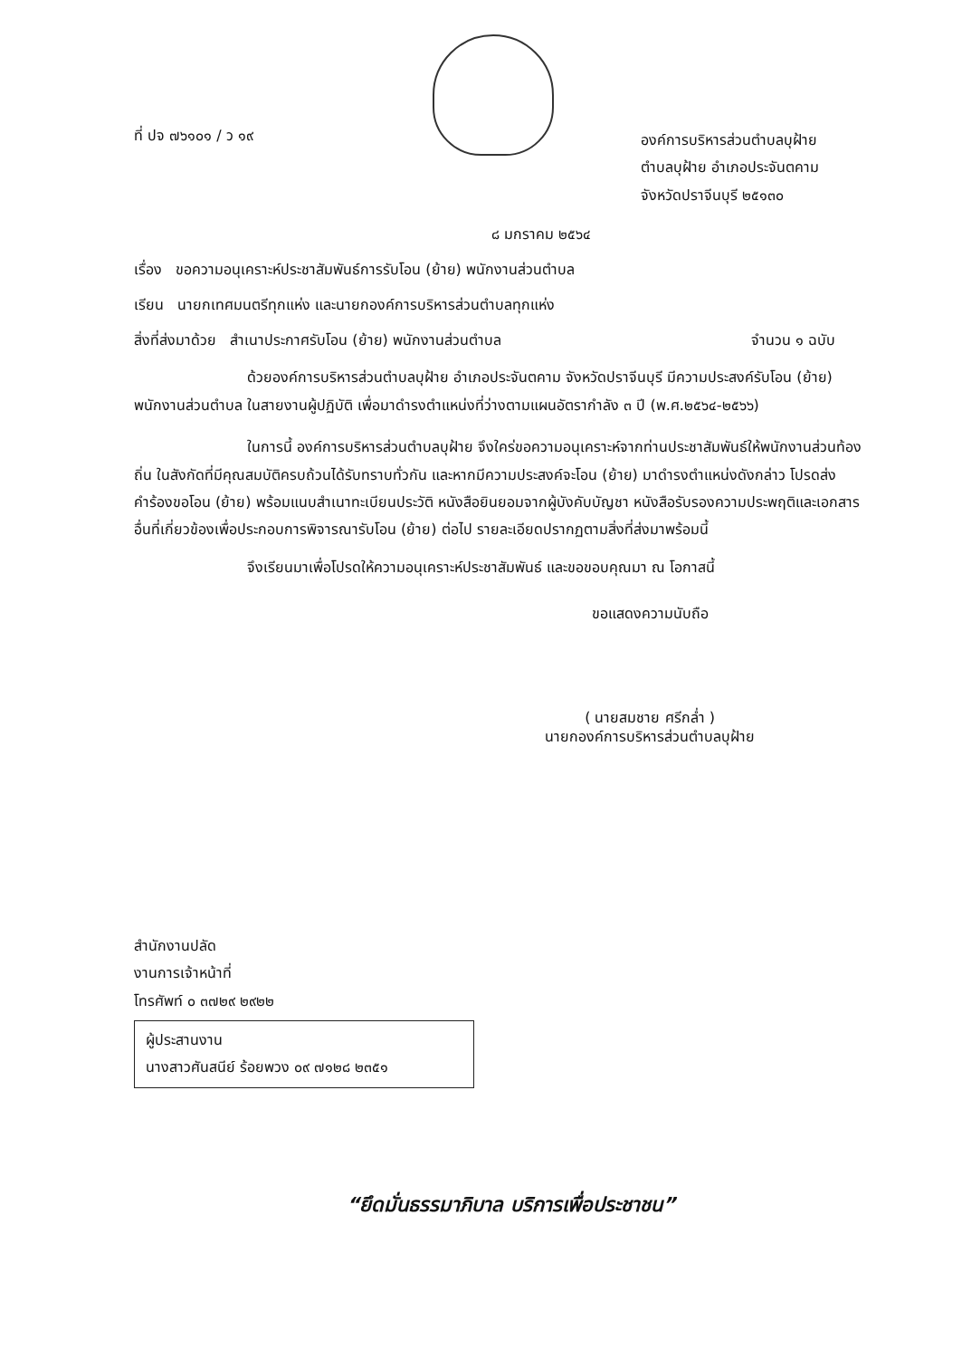ที่ ปจ ๗๖๑๐๑ / ว ๑๙
องค์การบริหารส่วนตำบลบุฝ้าย
ตำบลบุฝ้าย อำเภอประจันตคาม
จังหวัดปราจีนบุรี ๒๕๑๓๐
๘ มกราคม ๒๕๖๔
เรื่อง ขอความอนุเคราะห์ประชาสัมพันธ์การรับโอน (ย้าย) พนักงานส่วนตำบล
เรียน นายกเทศมนตรีทุกแห่ง และนายกองค์การบริหารส่วนตำบลทุกแห่ง
สิ่งที่ส่งมาด้วย สำเนาประกาศรับโอน (ย้าย) พนักงานส่วนตำบล จำนวน ๑ ฉบับ
ด้วยองค์การบริหารส่วนตำบลบุฝ้าย อำเภอประจันตคาม จังหวัดปราจีนบุรี มีความประสงค์รับโอน (ย้าย) พนักงานส่วนตำบล ในสายงานผู้ปฏิบัติ เพื่อมาดำรงตำแหน่งที่ว่างตามแผนอัตรากำลัง ๓ ปี (พ.ศ.๒๕๖๔-๒๕๖๖)
ในการนี้ องค์การบริหารส่วนตำบลบุฝ้าย จึงใคร่ขอความอนุเคราะห์จากท่านประชาสัมพันธ์ให้พนักงานส่วนท้องถิ่น ในสังกัดที่มีคุณสมบัติครบถ้วนได้รับทราบทั่วกัน และหากมีความประสงค์จะโอน (ย้าย) มาดำรงตำแหน่งดังกล่าว โปรดส่งคำร้องขอโอน (ย้าย) พร้อมแนบสำเนาทะเบียนประวัติ หนังสือยินยอมจากผู้บังคับบัญชา หนังสือรับรองความประพฤติและเอกสารอื่นที่เกี่ยวข้องเพื่อประกอบการพิจารณารับโอน (ย้าย) ต่อไป รายละเอียดปรากฏตามสิ่งที่ส่งมาพร้อมนี้
จึงเรียนมาเพื่อโปรดให้ความอนุเคราะห์ประชาสัมพันธ์ และขอขอบคุณมา ณ โอกาสนี้
ขอแสดงความนับถือ
( นายสมชาย ศรีกล่ำ )
นายกองค์การบริหารส่วนตำบลบุฝ้าย
สำนักงานปลัด
งานการเจ้าหน้าที่
โทรศัพท์ ๐ ๓๗๒๙ ๒๙๒๒
ผู้ประสานงาน
นางสาวศันสนีย์ ร้อยพวง ๐๙ ๗๑๒๘ ๒๓๕๑
“ยึดมั่นธรรมาภิบาล บริการเพื่อประชาชน”